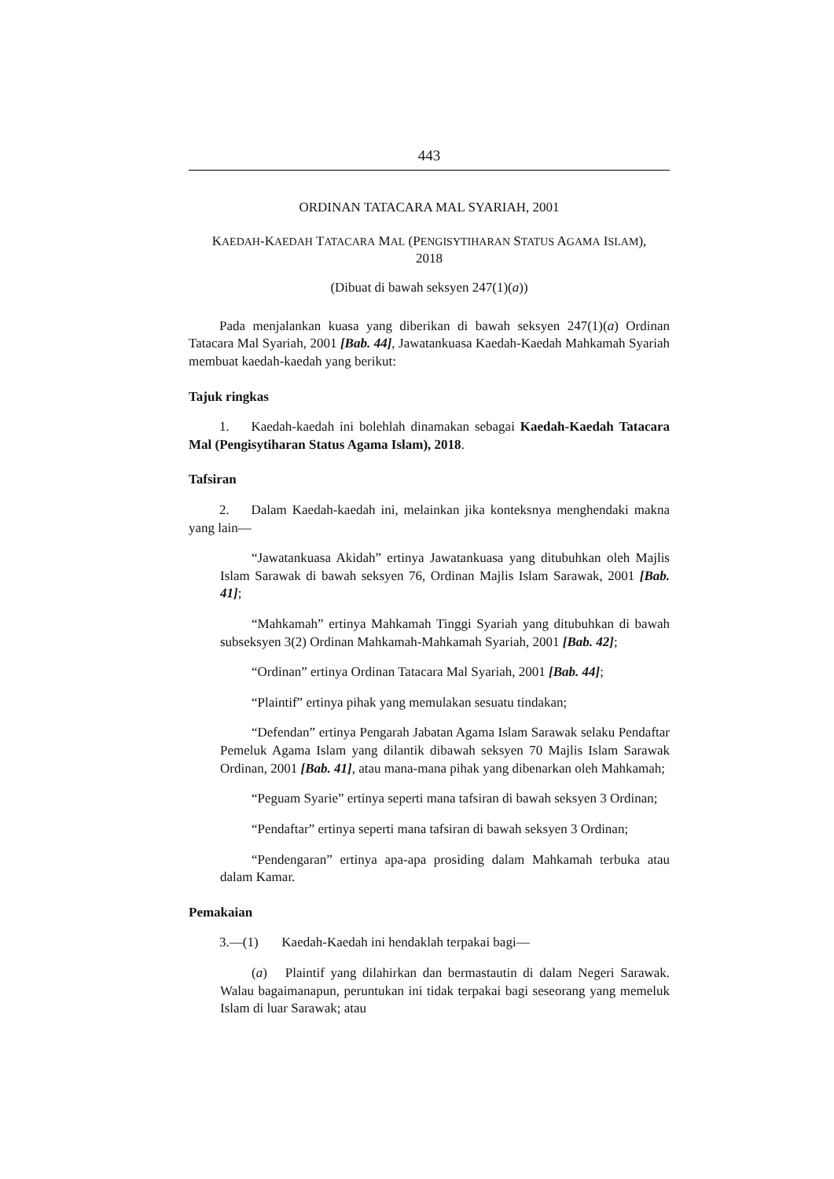443
ORDINAN TATACARA MAL SYARIAH, 2001
KAEDAH-KAEDAH TATACARA MAL (PENGISYTIHARAN STATUS AGAMA ISLAM),
2018
(Dibuat di bawah seksyen 247(1)(a))
Pada menjalankan kuasa yang diberikan di bawah seksyen 247(1)(a) Ordinan Tatacara Mal Syariah, 2001 [Bab. 44], Jawatankuasa Kaedah-Kaedah Mahkamah Syariah membuat kaedah-kaedah yang berikut:
Tajuk ringkas
1. Kaedah-kaedah ini bolehlah dinamakan sebagai Kaedah-Kaedah Tatacara Mal (Pengisytiharan Status Agama Islam), 2018.
Tafsiran
2. Dalam Kaedah-kaedah ini, melainkan jika konteksnya menghendaki makna yang lain—
“Jawatankuasa Akidah” ertinya Jawatankuasa yang ditubuhkan oleh Majlis Islam Sarawak di bawah seksyen 76, Ordinan Majlis Islam Sarawak, 2001 [Bab. 41];
“Mahkamah” ertinya Mahkamah Tinggi Syariah yang ditubuhkan di bawah subseksyen 3(2) Ordinan Mahkamah-Mahkamah Syariah, 2001 [Bab. 42];
“Ordinan” ertinya Ordinan Tatacara Mal Syariah, 2001 [Bab. 44];
“Plaintif” ertinya pihak yang memulakan sesuatu tindakan;
“Defendan” ertinya Pengarah Jabatan Agama Islam Sarawak selaku Pendaftar Pemeluk Agama Islam yang dilantik dibawah seksyen 70 Majlis Islam Sarawak Ordinan, 2001 [Bab. 41], atau mana-mana pihak yang dibenarkan oleh Mahkamah;
“Peguam Syarie” ertinya seperti mana tafsiran di bawah seksyen 3 Ordinan;
“Pendaftar” ertinya seperti mana tafsiran di bawah seksyen 3 Ordinan;
“Pendengaran” ertinya apa-apa prosiding dalam Mahkamah terbuka atau dalam Kamar.
Pemakaian
3.—(1) Kaedah-Kaedah ini hendaklah terpakai bagi—
(a) Plaintif yang dilahirkan dan bermastautin di dalam Negeri Sarawak. Walau bagaimanapun, peruntukan ini tidak terpakai bagi seseorang yang memeluk Islam di luar Sarawak; atau